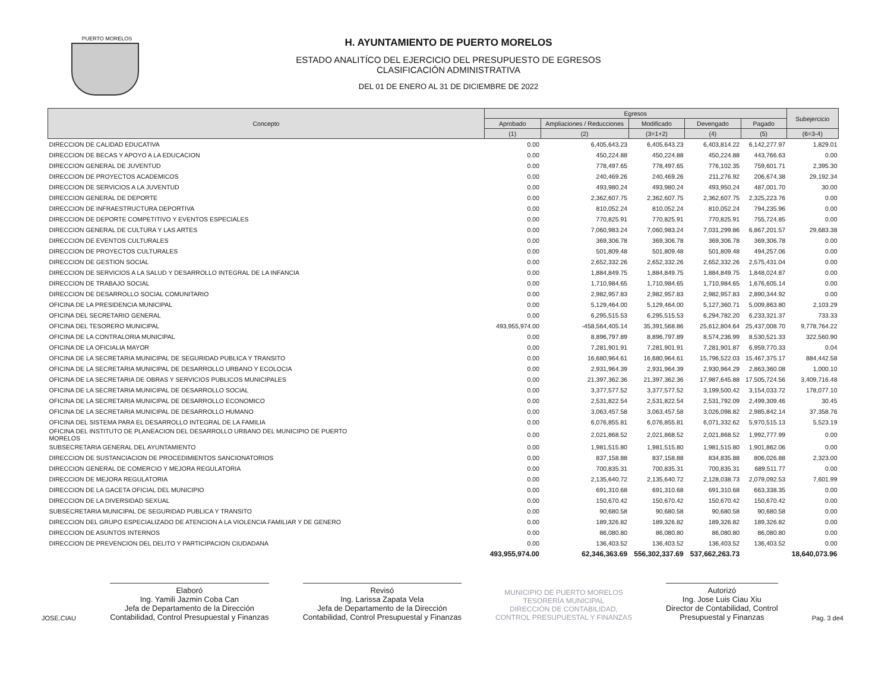PUERTO MORELOS
H. AYUNTAMIENTO DE PUERTO MORELOS
ESTADO ANALITÍCO DEL EJERCICIO DEL PRESUPUESTO DE EGRESOS
CLASIFICACIÓN ADMINISTRATIVA
DEL 01 DE ENERO AL 31 DE DICIEMBRE DE 2022
| Concepto | Egresos | | | | | Subejercicio |
| --- | --- | --- | --- | --- | --- | --- |
| | Aprobado | Ampliaciones / Reducciones | Modificado | Devengado | Pagado | |
| | (1) | (2) | (3=1+2) | (4) | (5) | (6=3-4) |
| DIRECCION DE CALIDAD EDUCATIVA | 0.00 | 6,405,643.23 | 6,405,643.23 | 6,403,814.22 | 6,142,277.97 | 1,829.01 |
| DIRECCION DE BECAS Y APOYO A LA EDUCACION | 0.00 | 450,224.88 | 450,224.88 | 450,224.88 | 443,766.63 | 0.00 |
| DIRECCION GENERAL DE JUVENTUD | 0.00 | 778,497.65 | 778,497.65 | 776,102.35 | 759,601.71 | 2,395.30 |
| DIRECCION DE PROYECTOS ACADEMICOS | 0.00 | 240,469.26 | 240,469.26 | 211,276.92 | 206,674.38 | 29,192.34 |
| DIRECCION DE SERVICIOS A LA JUVENTUD | 0.00 | 493,980.24 | 493,980.24 | 493,950.24 | 487,001.70 | 30.00 |
| DIRECCION GENERAL DE DEPORTE | 0.00 | 2,362,607.75 | 2,362,607.75 | 2,362,607.75 | 2,325,223.76 | 0.00 |
| DIRECCION DE INFRAESTRUCTURA DEPORTIVA | 0.00 | 810,052.24 | 810,052.24 | 810,052.24 | 794,235.96 | 0.00 |
| DIRECCION DE DEPORTE COMPETITIVO Y EVENTOS ESPECIALES | 0.00 | 770,825.91 | 770,825.91 | 770,825.91 | 755,724.85 | 0.00 |
| DIRECCION GENERAL DE CULTURA Y LAS ARTES | 0.00 | 7,060,983.24 | 7,060,983.24 | 7,031,299.86 | 6,867,201.57 | 29,683.38 |
| DIRECCION DE EVENTOS CULTURALES | 0.00 | 369,306.78 | 369,306.78 | 369,306.78 | 369,306.78 | 0.00 |
| DIRECCION DE PROYECTOS CULTURALES | 0.00 | 501,809.48 | 501,809.48 | 501,809.48 | 494,257.06 | 0.00 |
| DIRECCION DE GESTION SOCIAL | 0.00 | 2,652,332.26 | 2,652,332.26 | 2,652,332.26 | 2,575,431.04 | 0.00 |
| DIRECCION DE SERVICIOS A LA SALUD Y DESARROLLO INTEGRAL DE LA INFANCIA | 0.00 | 1,884,849.75 | 1,884,849.75 | 1,884,849.75 | 1,848,024.87 | 0.00 |
| DIRECCION DE TRABAJO SOCIAL | 0.00 | 1,710,984.65 | 1,710,984.65 | 1,710,984.65 | 1,676,605.14 | 0.00 |
| DIRECCION DE DESARROLLO SOCIAL COMUNITARIO | 0.00 | 2,982,957.83 | 2,982,957.83 | 2,982,957.83 | 2,890,344.92 | 0.00 |
| OFICINA DE LA PRESIDENCIA MUNICIPAL | 0.00 | 5,129,464.00 | 5,129,464.00 | 5,127,360.71 | 5,009,863.80 | 2,103.29 |
| OFICINA DEL SECRETARIO GENERAL | 0.00 | 6,295,515.53 | 6,295,515.53 | 6,294,782.20 | 6,233,321.37 | 733.33 |
| OFICINA DEL TESORERO MUNICIPAL | 493,955,974.00 | -458,564,405.14 | 35,391,568.86 | 25,612,804.64 | 25,437,008.70 | 9,778,764.22 |
| OFICINA DE LA CONTRALORIA MUNICIPAL | 0.00 | 8,896,797.89 | 8,896,797.89 | 8,574,236.99 | 8,530,521.33 | 322,560.90 |
| OFICINA DE LA OFICIALIA MAYOR | 0.00 | 7,281,901.91 | 7,281,901.91 | 7,281,901.87 | 6,959,770.33 | 0.04 |
| OFICINA DE LA SECRETARIA MUNICIPAL DE SEGURIDAD PUBLICA Y TRANSITO | 0.00 | 16,680,964.61 | 16,680,964.61 | 15,796,522.03 | 15,467,375.17 | 884,442.58 |
| OFICINA DE LA SECRETARIA MUNICIPAL DE DESARROLLO URBANO Y ECOLOCIA | 0.00 | 2,931,964.39 | 2,931,964.39 | 2,930,964.29 | 2,863,360.08 | 1,000.10 |
| OFICINA DE LA SECRETARIA DE OBRAS Y SERVICIOS PUBLICOS MUNICIPALES | 0.00 | 21,397,362.36 | 21,397,362.36 | 17,987,645.88 | 17,505,724.56 | 3,409,716.48 |
| OFICINA DE LA SECRETARIA MUNICIPAL DE DESARROLLO SOCIAL | 0.00 | 3,377,577.52 | 3,377,577.52 | 3,199,500.42 | 3,154,033.72 | 178,077.10 |
| OFICINA DE LA SECRETARIA MUNICIPAL DE DESARROLLO ECONOMICO | 0.00 | 2,531,822.54 | 2,531,822.54 | 2,531,792.09 | 2,499,309.46 | 30.45 |
| OFICINA DE LA SECRETARIA MUNICIPAL DE DESARROLLO HUMANO | 0.00 | 3,063,457.58 | 3,063,457.58 | 3,026,098.82 | 2,985,842.14 | 37,358.76 |
| OFICINA DEL SISTEMA PARA EL DESARROLLO INTEGRAL DE LA FAMILIA | 0.00 | 6,076,855.81 | 6,076,855.81 | 6,071,332.62 | 5,970,515.13 | 5,523.19 |
| OFICINA DEL INSTITUTO DE PLANEACION DEL DESARROLLO URBANO DEL MUNICIPIO DE PUERTO MORELOS | 0.00 | 2,021,868.52 | 2,021,868.52 | 2,021,868.52 | 1,992,777.99 | 0.00 |
| SUBSECRETARIA GENERAL DEL AYUNTAMIENTO | 0.00 | 1,981,515.80 | 1,981,515.80 | 1,981,515.80 | 1,901,862.06 | 0.00 |
| DIRECCION DE SUSTANCIACION DE PROCEDIMIENTOS SANCIONATORIOS | 0.00 | 837,158.88 | 837,158.88 | 834,835.88 | 806,026.88 | 2,323.00 |
| DIRECCION GENERAL DE COMERCIO Y MEJORA REGULATORIA | 0.00 | 700,835.31 | 700,835.31 | 700,835.31 | 689,511.77 | 0.00 |
| DIRECCION DE MEJORA REGULATORIA | 0.00 | 2,135,640.72 | 2,135,640.72 | 2,128,038.73 | 2,079,092.53 | 7,601.99 |
| DIRECCION DE LA GACETA OFICIAL DEL MUNICIPIO | 0.00 | 691,310.68 | 691,310.68 | 691,310.68 | 663,338.35 | 0.00 |
| DIRECCION DE LA DIVERSIDAD SEXUAL | 0.00 | 150,670.42 | 150,670.42 | 150,670.42 | 150,670.42 | 0.00 |
| SUBSECRETARIA MUNICIPAL DE SEGURIDAD PUBLICA Y TRANSITO | 0.00 | 90,680.58 | 90,680.58 | 90,680.58 | 90,680.58 | 0.00 |
| DIRECCION DEL GRUPO ESPECIALIZADO DE ATENCION A LA VIOLENCIA FAMILIAR Y DE GENERO | 0.00 | 189,326.82 | 189,326.82 | 189,326.82 | 189,326.82 | 0.00 |
| DIRECCION DE ASUNTOS INTERNOS | 0.00 | 86,080.80 | 86,080.80 | 86,080.80 | 86,080.80 | 0.00 |
| DIRECCION DE PREVENCION DEL DELITO Y PARTICIPACION CIUDADANA | 0.00 | 136,403.52 | 136,403.52 | 136,403.52 | 136,403.52 | 0.00 |
| | 493,955,974.00 | 62,346,363.69 | 556,302,337.69 | 537,662,263.73 | | 18,640,073.96 |
JOSE.CIAU
Elaboró
Ing. Yamili Jazmin Coba Can
Jefa de Departamento de la Dirección
Contabilidad, Control Presupuestal y Finanzas
Revisó
Ing. Larissa Zapata Vela
Jefa de Departamento de la Dirección
Contabilidad, Control Presupuestal y Finanzas
MUNICIPIO DE PUERTO MORELOS
TESORERÍA MUNICIPAL
DIRECCIÓN DE CONTABILIDAD,
CONTROL PRESUPUESTAL Y FINANZAS
Autorizó
Ing. Jose Luis Ciau Xiu
Director de Contabilidad, Control
Presupuestal y Finanzas
Pag. 3 de4